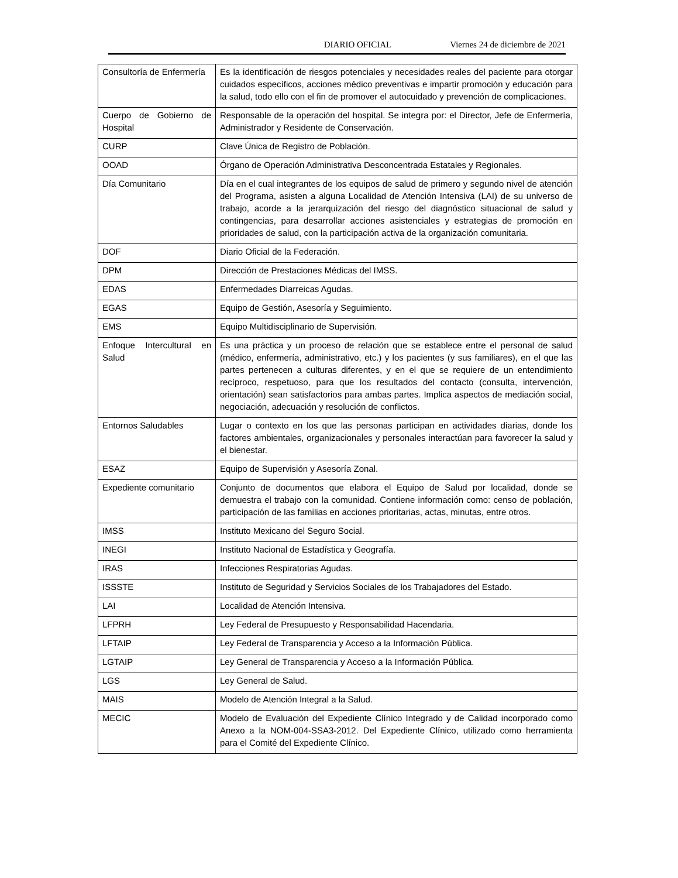DIARIO OFICIAL Viernes 24 de diciembre de 2021
| Consultoría de Enfermería | Es la identificación de riesgos potenciales y necesidades reales del paciente para otorgar cuidados específicos, acciones médico preventivas e impartir promoción y educación para la salud, todo ello con el fin de promover el autocuidado y prevención de complicaciones. |
| Cuerpo de Gobierno de Hospital | Responsable de la operación del hospital. Se integra por: el Director, Jefe de Enfermería, Administrador y Residente de Conservación. |
| CURP | Clave Única de Registro de Población. |
| OOAD | Órgano de Operación Administrativa Desconcentrada Estatales y Regionales. |
| Día Comunitario | Día en el cual integrantes de los equipos de salud de primero y segundo nivel de atención del Programa, asisten a alguna Localidad de Atención Intensiva (LAI) de su universo de trabajo, acorde a la jerarquización del riesgo del diagnóstico situacional de salud y contingencias, para desarrollar acciones asistenciales y estrategias de promoción en prioridades de salud, con la participación activa de la organización comunitaria. |
| DOF | Diario Oficial de la Federación. |
| DPM | Dirección de Prestaciones Médicas del IMSS. |
| EDAS | Enfermedades Diarreicas Agudas. |
| EGAS | Equipo de Gestión, Asesoría y Seguimiento. |
| EMS | Equipo Multidisciplinario de Supervisión. |
| Enfoque Intercultural en Salud | Es una práctica y un proceso de relación que se establece entre el personal de salud (médico, enfermería, administrativo, etc.) y los pacientes (y sus familiares), en el que las partes pertenecen a culturas diferentes, y en el que se requiere de un entendimiento recíproco, respetuoso, para que los resultados del contacto (consulta, intervención, orientación) sean satisfactorios para ambas partes. Implica aspectos de mediación social, negociación, adecuación y resolución de conflictos. |
| Entornos Saludables | Lugar o contexto en los que las personas participan en actividades diarias, donde los factores ambientales, organizacionales y personales interactúan para favorecer la salud y el bienestar. |
| ESAZ | Equipo de Supervisión y Asesoría Zonal. |
| Expediente comunitario | Conjunto de documentos que elabora el Equipo de Salud por localidad, donde se demuestra el trabajo con la comunidad. Contiene información como: censo de población, participación de las familias en acciones prioritarias, actas, minutas, entre otros. |
| IMSS | Instituto Mexicano del Seguro Social. |
| INEGI | Instituto Nacional de Estadística y Geografía. |
| IRAS | Infecciones Respiratorias Agudas. |
| ISSSTE | Instituto de Seguridad y Servicios Sociales de los Trabajadores del Estado. |
| LAI | Localidad de Atención Intensiva. |
| LFPRH | Ley Federal de Presupuesto y Responsabilidad Hacendaria. |
| LFTAIP | Ley Federal de Transparencia y Acceso a la Información Pública. |
| LGTAIP | Ley General de Transparencia y Acceso a la Información Pública. |
| LGS | Ley General de Salud. |
| MAIS | Modelo de Atención Integral a la Salud. |
| MECIC | Modelo de Evaluación del Expediente Clínico Integrado y de Calidad incorporado como Anexo a la NOM-004-SSA3-2012. Del Expediente Clínico, utilizado como herramienta para el Comité del Expediente Clínico. |